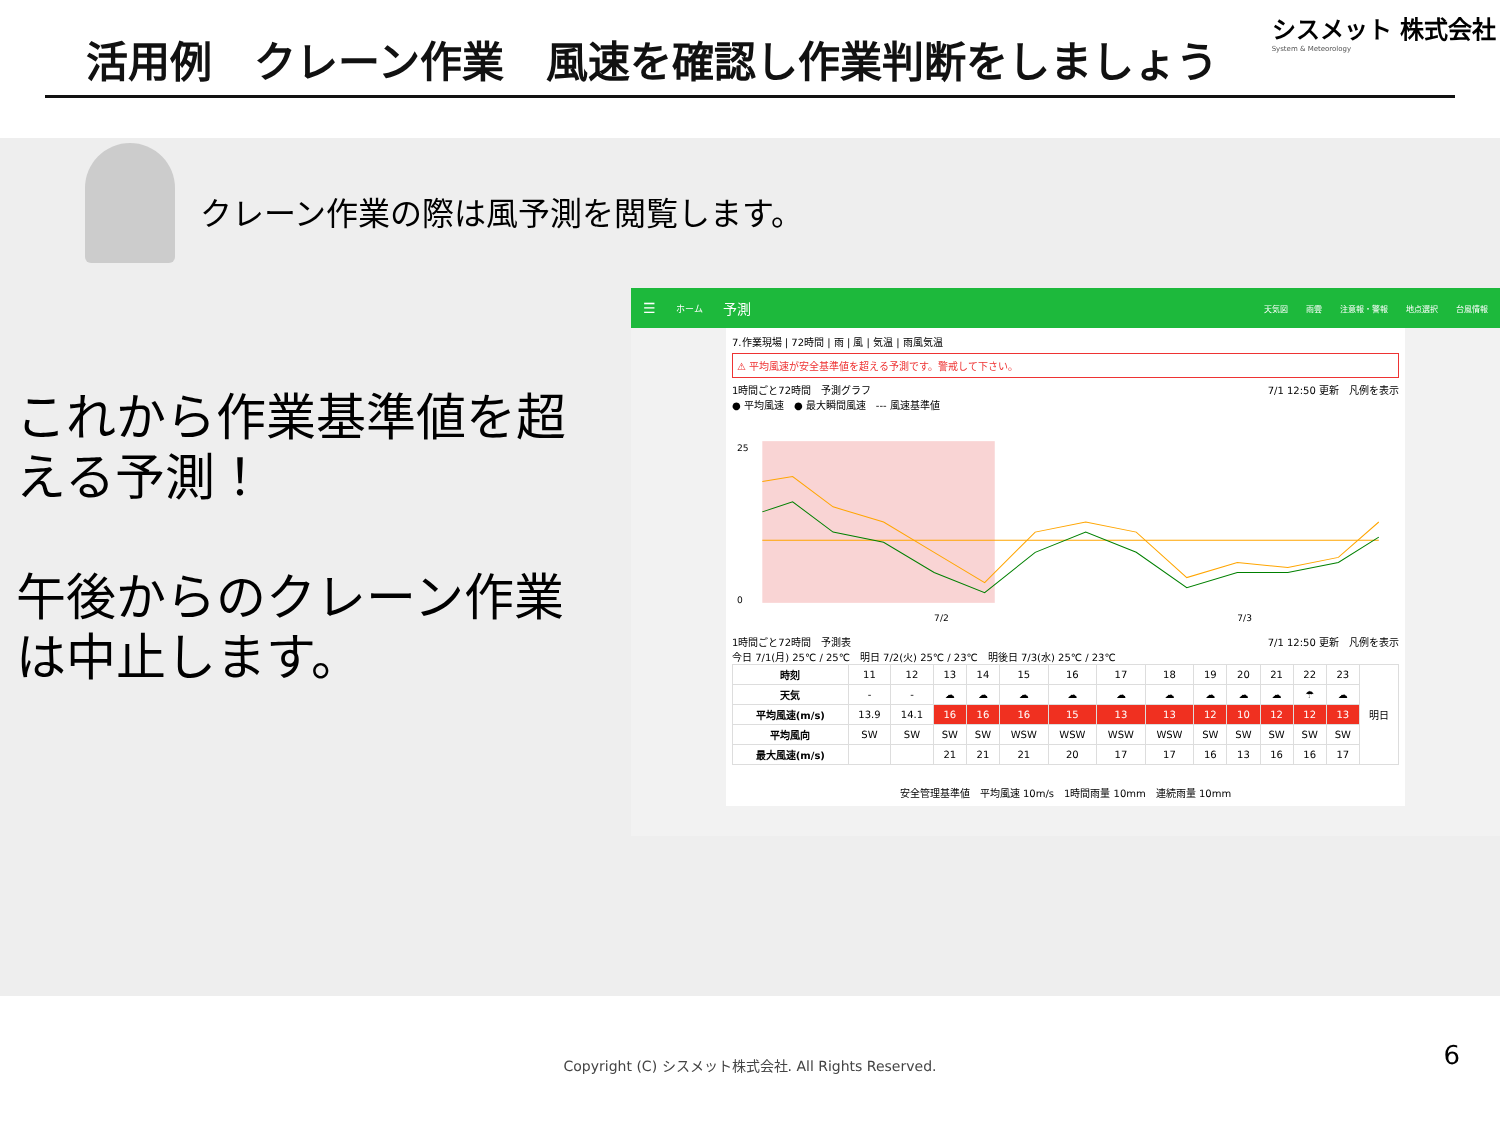活用例　クレーン作業　風速を確認し作業判断をしましょう
シスメット 株式会社
System & Meteorology
クレーン作業の際は風予測を閲覧します。
これから作業基準値を超える予測！
午後からのクレーン作業は中止します。
☰ ホーム 予測
天気図 雨雲 注意報・警報 地点選択 台風情報
7.作業現場 | 72時間 | 雨 | 風 | 気温 | 雨風気温
⚠ 平均風速が安全基準値を超える予測です。警戒して下さい。
1時間ごと72時間　予測グラフ 7/1 12:50 更新　凡例を表示
● 平均風速　● 最大瞬間風速　--- 風速基準値
25
0
7/2
7/3
1時間ごと72時間　予測表 7/1 12:50 更新　凡例を表示
今日 7/1(月) 25℃ / 25℃　明日 7/2(火) 25℃ / 23℃　明後日 7/3(水) 25℃ / 23℃
| 時刻 | 11 | 12 | 13 | 14 | 15 | 16 | 17 | 18 | 19 | 20 | 21 | 22 | 23 | 明日 |
| 天気 | - | - | ☁ | ☁ | ☁ | ☁ | ☁ | ☁ | ☁ | ☁ | ☁ | ☂ | ☁ | |
| 平均風速(m/s) | 13.9 | 14.1 | 16 | 16 | 16 | 15 | 13 | 13 | 12 | 10 | 12 | 12 | 13 | |
| 平均風向 | SW | SW | SW | SW | WSW | WSW | WSW | WSW | SW | SW | SW | SW | SW | |
| 最大風速(m/s) | | | 21 | 21 | 21 | 20 | 17 | 17 | 16 | 13 | 16 | 16 | 17 | |
安全管理基準値　平均風速 10m/s　1時間雨量 10mm　連続雨量 10mm
Copyright (C) シスメット株式会社. All Rights Reserved.
6